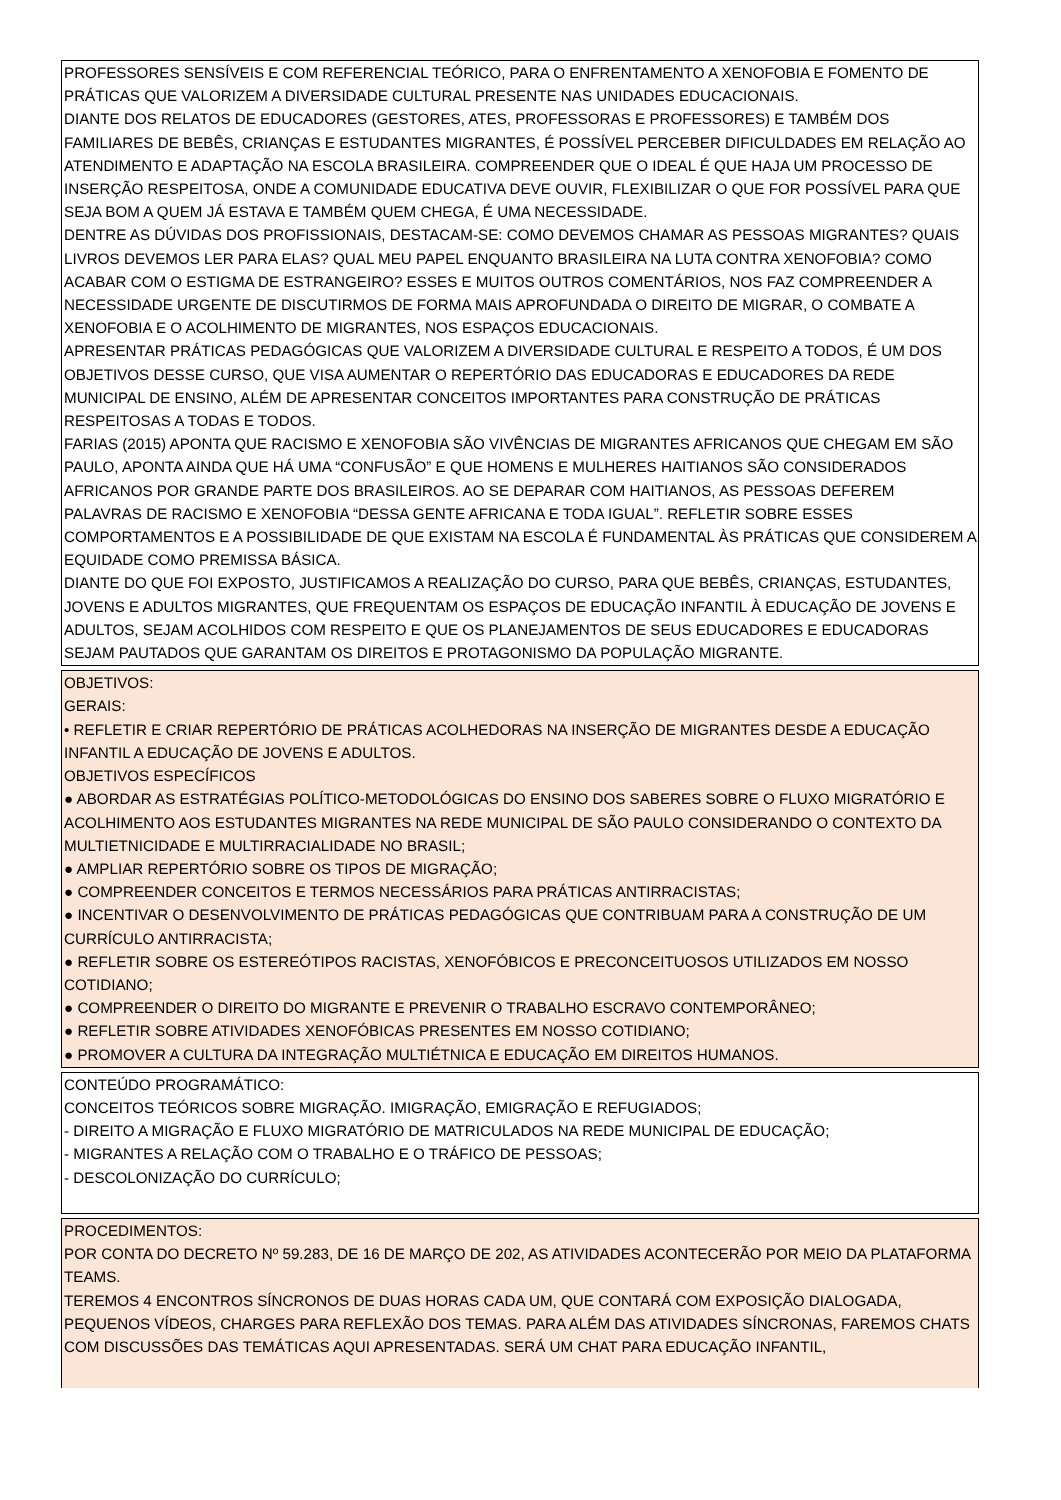PROFESSORES SENSÍVEIS E COM REFERENCIAL TEÓRICO, PARA O ENFRENTAMENTO A XENOFOBIA E FOMENTO DE PRÁTICAS QUE VALORIZEM A DIVERSIDADE CULTURAL PRESENTE NAS UNIDADES EDUCACIONAIS.
DIANTE DOS RELATOS DE EDUCADORES (GESTORES, ATES, PROFESSORAS E PROFESSORES) E TAMBÉM DOS FAMILIARES DE BEBÊS, CRIANÇAS E ESTUDANTES MIGRANTES, É POSSÍVEL PERCEBER DIFICULDADES EM RELAÇÃO AO ATENDIMENTO E ADAPTAÇÃO NA ESCOLA BRASILEIRA. COMPREENDER QUE O IDEAL É QUE HAJA UM PROCESSO DE INSERÇÃO RESPEITOSA, ONDE A COMUNIDADE EDUCATIVA DEVE OUVIR, FLEXIBILIZAR O QUE FOR POSSÍVEL PARA QUE SEJA BOM A QUEM JÁ ESTAVA E TAMBÉM QUEM CHEGA, É UMA NECESSIDADE.
DENTRE AS DÚVIDAS DOS PROFISSIONAIS, DESTACAM-SE: COMO DEVEMOS CHAMAR AS PESSOAS MIGRANTES? QUAIS LIVROS DEVEMOS LER PARA ELAS? QUAL MEU PAPEL ENQUANTO BRASILEIRA NA LUTA CONTRA XENOFOBIA? COMO ACABAR COM O ESTIGMA DE ESTRANGEIRO? ESSES E MUITOS OUTROS COMENTÁRIOS, NOS FAZ COMPREENDER A NECESSIDADE URGENTE DE DISCUTIRMOS DE FORMA MAIS APROFUNDADA O DIREITO DE MIGRAR, O COMBATE A XENOFOBIA E O ACOLHIMENTO DE MIGRANTES, NOS ESPAÇOS EDUCACIONAIS.
APRESENTAR PRÁTICAS PEDAGÓGICAS QUE VALORIZEM A DIVERSIDADE CULTURAL E RESPEITO A TODOS, É UM DOS OBJETIVOS DESSE CURSO, QUE VISA AUMENTAR O REPERTÓRIO DAS EDUCADORAS E EDUCADORES DA REDE MUNICIPAL DE ENSINO, ALÉM DE APRESENTAR CONCEITOS IMPORTANTES PARA CONSTRUÇÃO DE PRÁTICAS RESPEITOSAS A TODAS E TODOS.
FARIAS (2015) APONTA QUE RACISMO E XENOFOBIA SÃO VIVÊNCIAS DE MIGRANTES AFRICANOS QUE CHEGAM EM SÃO PAULO, APONTA AINDA QUE HÁ UMA “CONFUSÃO” E QUE HOMENS E MULHERES HAITIANOS SÃO CONSIDERADOS AFRICANOS POR GRANDE PARTE DOS BRASILEIROS. AO SE DEPARAR COM HAITIANOS, AS PESSOAS DEFEREM PALAVRAS DE RACISMO E XENOFOBIA “DESSA GENTE AFRICANA E TODA IGUAL”. REFLETIR SOBRE ESSES COMPORTAMENTOS E A POSSIBILIDADE DE QUE EXISTAM NA ESCOLA É FUNDAMENTAL ÀS PRÁTICAS QUE CONSIDEREM A EQUIDADE COMO PREMISSA BÁSICA.
DIANTE DO QUE FOI EXPOSTO, JUSTIFICAMOS A REALIZAÇÃO DO CURSO, PARA QUE BEBÊS, CRIANÇAS, ESTUDANTES, JOVENS E ADULTOS MIGRANTES, QUE FREQUENTAM OS ESPAÇOS DE EDUCAÇÃO INFANTIL À EDUCAÇÃO DE JOVENS E ADULTOS, SEJAM ACOLHIDOS COM RESPEITO E QUE OS PLANEJAMENTOS DE SEUS EDUCADORES E EDUCADORAS SEJAM PAUTADOS QUE GARANTAM OS DIREITOS E PROTAGONISMO DA POPULAÇÃO MIGRANTE.
OBJETIVOS:
GERAIS:
• REFLETIR E CRIAR REPERTÓRIO DE PRÁTICAS ACOLHEDORAS NA INSERÇÃO DE MIGRANTES DESDE A EDUCAÇÃO INFANTIL A EDUCAÇÃO DE JOVENS E ADULTOS.
OBJETIVOS ESPECÍFICOS
● ABORDAR AS ESTRATÉGIAS POLÍTICO-METODOLÓGICAS DO ENSINO DOS SABERES SOBRE O FLUXO MIGRATÓRIO E ACOLHIMENTO AOS ESTUDANTES MIGRANTES NA REDE MUNICIPAL DE SÃO PAULO CONSIDERANDO O CONTEXTO DA MULTIETNICIDADE E MULTIRRACIALIDADE NO BRASIL;
● AMPLIAR REPERTÓRIO SOBRE OS TIPOS DE MIGRAÇÃO;
● COMPREENDER CONCEITOS E TERMOS NECESSÁRIOS PARA PRÁTICAS ANTIRRACISTAS;
● INCENTIVAR O DESENVOLVIMENTO DE PRÁTICAS PEDAGÓGICAS QUE CONTRIBUAM PARA A CONSTRUÇÃO DE UM CURRÍCULO ANTIRRACISTA;
● REFLETIR SOBRE OS ESTEREÓTIPOS RACISTAS, XENOFÓBICOS E PRECONCEITUOSOS UTILIZADOS EM NOSSO COTIDIANO;
● COMPREENDER O DIREITO DO MIGRANTE E PREVENIR O TRABALHO ESCRAVO CONTEMPORÂNEO;
● REFLETIR SOBRE ATIVIDADES XENOFÓBICAS PRESENTES EM NOSSO COTIDIANO;
● PROMOVER A CULTURA DA INTEGRAÇÃO MULTIÉTNICA E EDUCAÇÃO EM DIREITOS HUMANOS.
CONTEÚDO PROGRAMÁTICO:
CONCEITOS TEÓRICOS SOBRE MIGRAÇÃO. IMIGRAÇÃO, EMIGRAÇÃO E REFUGIADOS;
- DIREITO A MIGRAÇÃO E FLUXO MIGRATÓRIO DE MATRICULADOS NA REDE MUNICIPAL DE EDUCAÇÃO;
- MIGRANTES A RELAÇÃO COM O TRABALHO E O TRÁFICO DE PESSOAS;
- DESCOLONIZAÇÃO DO CURRÍCULO;
PROCEDIMENTOS:
POR CONTA DO DECRETO Nº 59.283, DE 16 DE MARÇO DE 202, AS ATIVIDADES ACONTECERÃO POR MEIO DA PLATAFORMA TEAMS.
TEREMOS 4 ENCONTROS SÍNCRONOS DE DUAS HORAS CADA UM, QUE CONTARÁ COM EXPOSIÇÃO DIALOGADA, PEQUENOS VÍDEOS, CHARGES PARA REFLEXÃO DOS TEMAS. PARA ALÉM DAS ATIVIDADES SÍNCRONAS, FAREMOS CHATS COM DISCUSSÕES DAS TEMÁTICAS AQUI APRESENTADAS. SERÁ UM CHAT PARA EDUCAÇÃO INFANTIL,